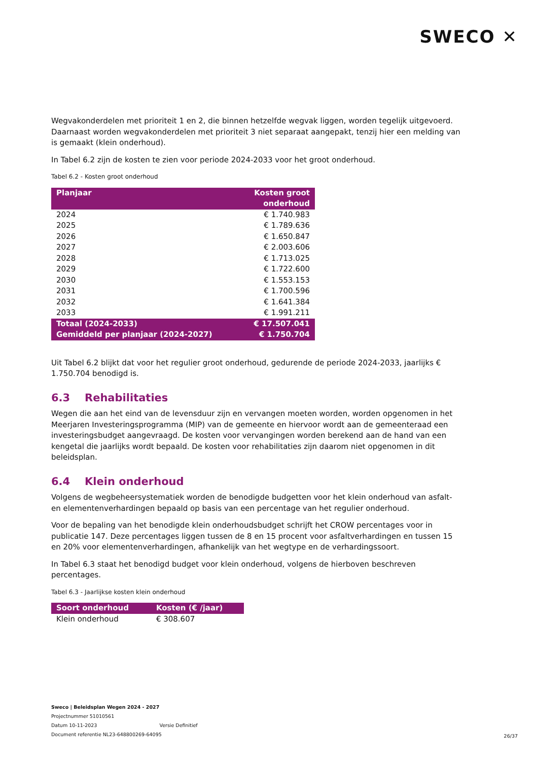SWECO ✕
Wegvakonderdelen met prioriteit 1 en 2, die binnen hetzelfde wegvak liggen, worden tegelijk uitgevoerd. Daarnaast worden wegvakonderdelen met prioriteit 3 niet separaat aangepakt, tenzij hier een melding van is gemaakt (klein onderhoud).
In Tabel 6.2 zijn de kosten te zien voor periode 2024-2033 voor het groot onderhoud.
Tabel 6.2 - Kosten groot onderhoud
| Planjaar | Kosten groot onderhoud |
| --- | --- |
| 2024 | € 1.740.983 |
| 2025 | € 1.789.636 |
| 2026 | € 1.650.847 |
| 2027 | € 2.003.606 |
| 2028 | € 1.713.025 |
| 2029 | € 1.722.600 |
| 2030 | € 1.553.153 |
| 2031 | € 1.700.596 |
| 2032 | € 1.641.384 |
| 2033 | € 1.991.211 |
| Totaal (2024-2033) | € 17.507.041 |
| Gemiddeld per planjaar (2024-2027) | € 1.750.704 |
Uit Tabel 6.2 blijkt dat voor het regulier groot onderhoud, gedurende de periode 2024-2033, jaarlijks € 1.750.704 benodigd is.
6.3 Rehabilitaties
Wegen die aan het eind van de levensduur zijn en vervangen moeten worden, worden opgenomen in het Meerjaren Investeringsprogramma (MIP) van de gemeente en hiervoor wordt aan de gemeenteraad een investeringsbudget aangevraagd. De kosten voor vervangingen worden berekend aan de hand van een kengetal die jaarlijks wordt bepaald. De kosten voor rehabilitaties zijn daarom niet opgenomen in dit beleidsplan.
6.4 Klein onderhoud
Volgens de wegbeheersystematiek worden de benodigde budgetten voor het klein onderhoud van asfalt- en elementenverhardingen bepaald op basis van een percentage van het regulier onderhoud.
Voor de bepaling van het benodigde klein onderhoudsbudget schrijft het CROW percentages voor in publicatie 147. Deze percentages liggen tussen de 8 en 15 procent voor asfaltverhardingen en tussen 15 en 20% voor elementenverhardingen, afhankelijk van het wegtype en de verhardingssoort.
In Tabel 6.3 staat het benodigd budget voor klein onderhoud, volgens de hierboven beschreven percentages.
Tabel 6.3 - Jaarlijkse kosten klein onderhoud
| Soort onderhoud | Kosten (€ /jaar) |
| --- | --- |
| Klein onderhoud | € 308.607 |
Sweco | Beleidsplan Wegen 2024 - 2027
Projectnummer 51010561
Datum 10-11-2023 Versie Definitief
Document referentie NL23-648800269-64095
26/37